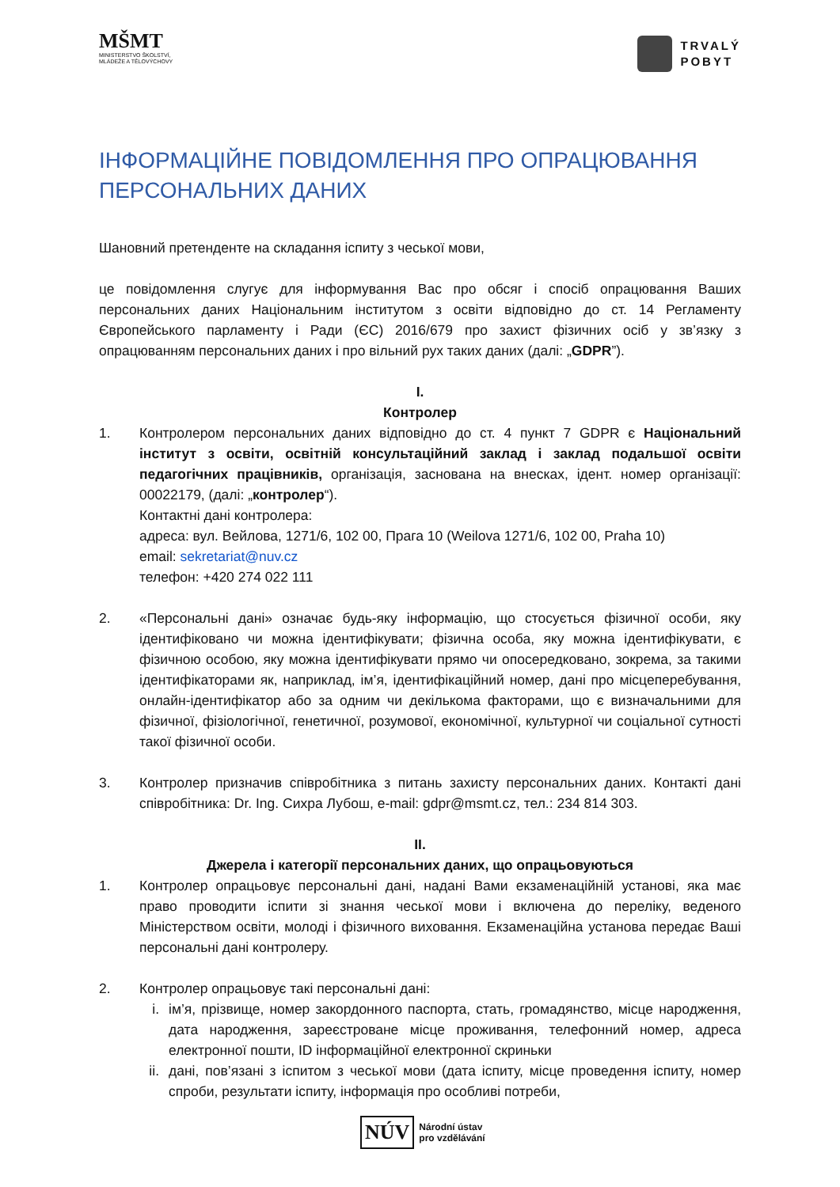MŠMT
MINISTERSTVO ŠKOLSTVÍ,
MLÁDEŽE A TĚLOVÝCHOVY
TRVALÝ
POBYT
ІНФОРМАЦІЙНЕ ПОВІДОМЛЕННЯ ПРО ОПРАЦЮВАННЯ ПЕРСОНАЛЬНИХ ДАНИХ
Шановний претенденте на складання іспиту з чеської мови,
це повідомлення слугує для інформування Вас про обсяг і спосіб опрацювання Ваших персональних даних Національним інститутом з освіти відповідно до ст. 14 Регламенту Європейського парламенту і Ради (ЄС) 2016/679 про захист фізичних осіб у зв’язку з опрацюванням персональних даних і про вільний рух таких даних (далі: „GDPR”).
I.
Контролер
1. Контролером персональних даних відповідно до ст. 4 пункт 7 GDPR є Національний інститут з освіти, освітній консультаційний заклад і заклад подальшої освіти педагогічних працівників, організація, заснована на внесках, ідент. номер організації: 00022179, (далі: „контролер“).
Контактні дані контролера:
адреса: вул. Вейлова, 1271/6, 102 00, Прага 10 (Weilova 1271/6, 102 00, Praha 10)
email: sekretariat@nuv.cz
телефон: +420 274 022 111
2. «Персональні дані» означає будь-яку інформацію, що стосується фізичної особи, яку ідентифіковано чи можна ідентифікувати; фізична особа, яку можна ідентифікувати, є фізичною особою, яку можна ідентифікувати прямо чи опосередковано, зокрема, за такими ідентифікаторами як, наприклад, ім’я, ідентифікаційний номер, дані про місцеперебування, онлайн-ідентифікатор або за одним чи декількома факторами, що є визначальними для фізичної, фізіологічної, генетичної, розумової, економічної, культурної чи соціальної сутності такої фізичної особи.
3. Контролер призначив співробітника з питань захисту персональних даних. Контакті дані співробітника: Dr. Ing. Сихра Лубош, e-mail: gdpr@msmt.cz, тел.: 234 814 303.
II.
Джерела і категорії персональних даних, що опрацьовуються
1. Контролер опрацьовує персональні дані, надані Вами екзаменаційній установі, яка має право проводити іспити зі знання чеської мови і включена до переліку, веденого Міністерством освіти, молоді і фізичного виховання. Екзаменаційна установа передає Ваші персональні дані контролеру.
2. Контролер опрацьовує такі персональні дані:
i. ім’я, прізвище, номер закордонного паспорта, стать, громадянство, місце народження, дата народження, зареєстроване місце проживання, телефонний номер, адреса електронної пошти, ID інформаційної електронної скриньки
ii.
дані, пов’язані з іспитом з чеської мови (дата іспиту, місце проведення іспиту, номер спроби, результати іспиту, інформація про особливі потреби,
NÚV
Národní ústav
pro vzdělávání